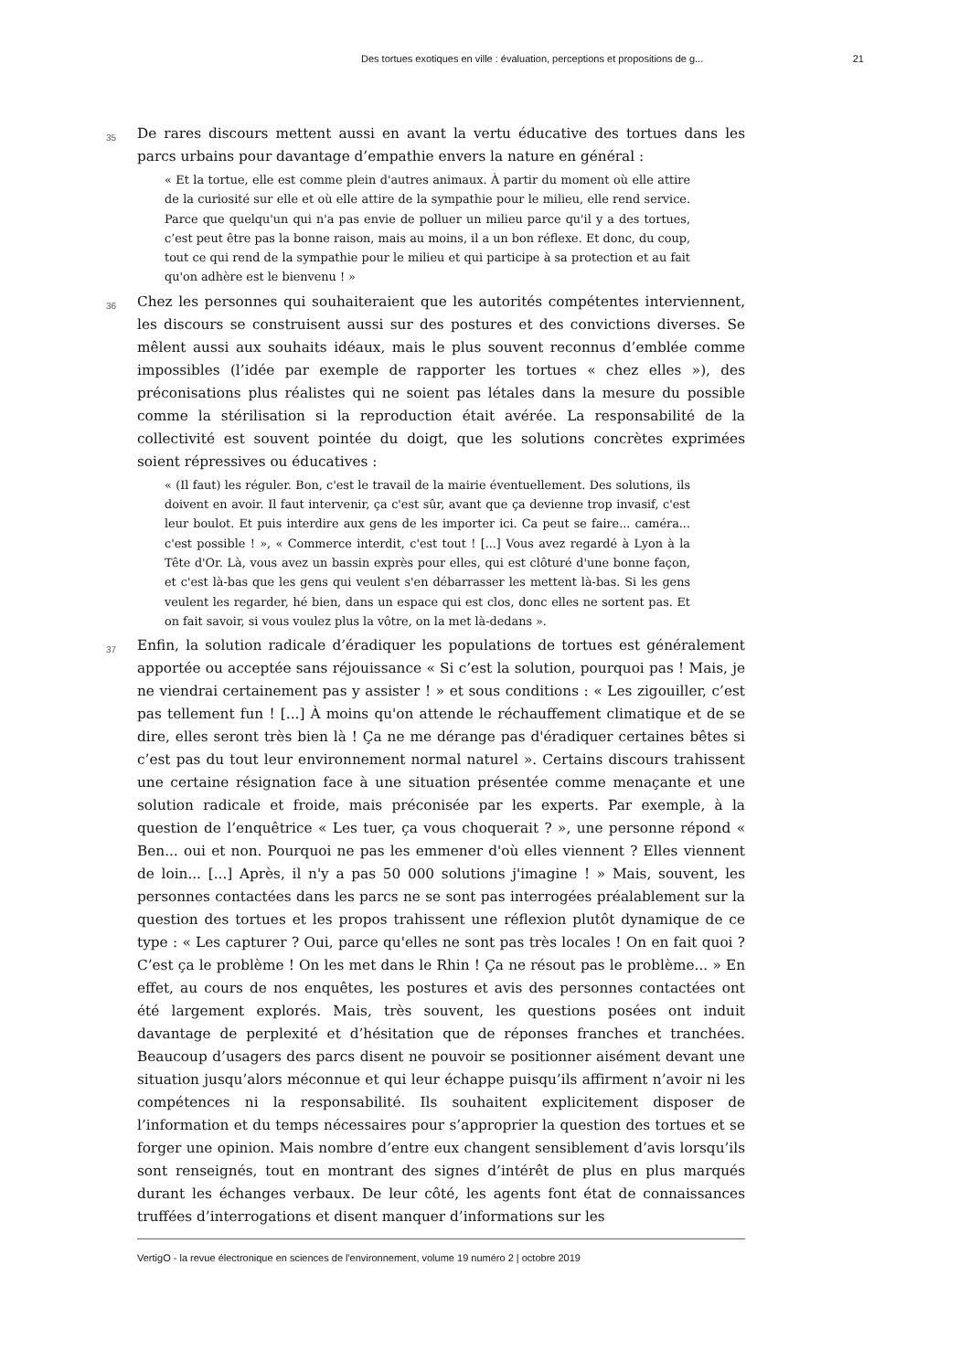Des tortues exotiques en ville : évaluation, perceptions et propositions de g... 21
35
De rares discours mettent aussi en avant la vertu éducative des tortues dans les parcs urbains pour davantage d’empathie envers la nature en général :
« Et la tortue, elle est comme plein d'autres animaux. À partir du moment où elle attire de la curiosité sur elle et où elle attire de la sympathie pour le milieu, elle rend service. Parce que quelqu'un qui n'a pas envie de polluer un milieu parce qu'il y a des tortues, c’est peut être pas la bonne raison, mais au moins, il a un bon réflexe. Et donc, du coup, tout ce qui rend de la sympathie pour le milieu et qui participe à sa protection et au fait qu'on adhère est le bienvenu ! »
36
Chez les personnes qui souhaiteraient que les autorités compétentes interviennent, les discours se construisent aussi sur des postures et des convictions diverses. Se mêlent aussi aux souhaits idéaux, mais le plus souvent reconnus d’emblée comme impossibles (l’idée par exemple de rapporter les tortues « chez elles »), des préconisations plus réalistes qui ne soient pas létales dans la mesure du possible comme la stérilisation si la reproduction était avérée. La responsabilité de la collectivité est souvent pointée du doigt, que les solutions concrètes exprimées soient répressives ou éducatives :
« (Il faut) les réguler. Bon, c'est le travail de la mairie éventuellement. Des solutions, ils doivent en avoir. Il faut intervenir, ça c'est sûr, avant que ça devienne trop invasif, c'est leur boulot. Et puis interdire aux gens de les importer ici. Ca peut se faire... caméra... c'est possible ! », « Commerce interdit, c'est tout ! [...] Vous avez regardé à Lyon à la Tête d'Or. Là, vous avez un bassin exprès pour elles, qui est clôturé d'une bonne façon, et c'est là-bas que les gens qui veulent s'en débarrasser les mettent là-bas. Si les gens veulent les regarder, hé bien, dans un espace qui est clos, donc elles ne sortent pas. Et on fait savoir, si vous voulez plus la vôtre, on la met là-dedans ».
37
Enfin, la solution radicale d’éradiquer les populations de tortues est généralement apportée ou acceptée sans réjouissance « Si c’est la solution, pourquoi pas ! Mais, je ne viendrai certainement pas y assister ! » et sous conditions : « Les zigouiller, c’est pas tellement fun ! [...] À moins qu'on attende le réchauffement climatique et de se dire, elles seront très bien là ! Ça ne me dérange pas d'éradiquer certaines bêtes si c’est pas du tout leur environnement normal naturel ». Certains discours trahissent une certaine résignation face à une situation présentée comme menaçante et une solution radicale et froide, mais préconisée par les experts. Par exemple, à la question de l’enquêtrice « Les tuer, ça vous choquerait ? », une personne répond « Ben... oui et non. Pourquoi ne pas les emmener d'où elles viennent ? Elles viennent de loin... [...] Après, il n'y a pas 50 000 solutions j'imagine ! » Mais, souvent, les personnes contactées dans les parcs ne se sont pas interrogées préalablement sur la question des tortues et les propos trahissent une réflexion plutôt dynamique de ce type : « Les capturer ? Oui, parce qu'elles ne sont pas très locales ! On en fait quoi ? C’est ça le problème ! On les met dans le Rhin ! Ça ne résout pas le problème... » En effet, au cours de nos enquêtes, les postures et avis des personnes contactées ont été largement explorés. Mais, très souvent, les questions posées ont induit davantage de perplexité et d’hésitation que de réponses franches et tranchées. Beaucoup d’usagers des parcs disent ne pouvoir se positionner aisément devant une situation jusqu’alors méconnue et qui leur échappe puisqu’ils affirment n’avoir ni les compétences ni la responsabilité. Ils souhaitent explicitement disposer de l’information et du temps nécessaires pour s’approprier la question des tortues et se forger une opinion. Mais nombre d’entre eux changent sensiblement d’avis lorsqu’ils sont renseignés, tout en montrant des signes d’intérêt de plus en plus marqués durant les échanges verbaux. De leur côté, les agents font état de connaissances truffées d’interrogations et disent manquer d’informations sur les
VertigO - la revue électronique en sciences de l'environnement, volume 19 numéro 2 | octobre 2019